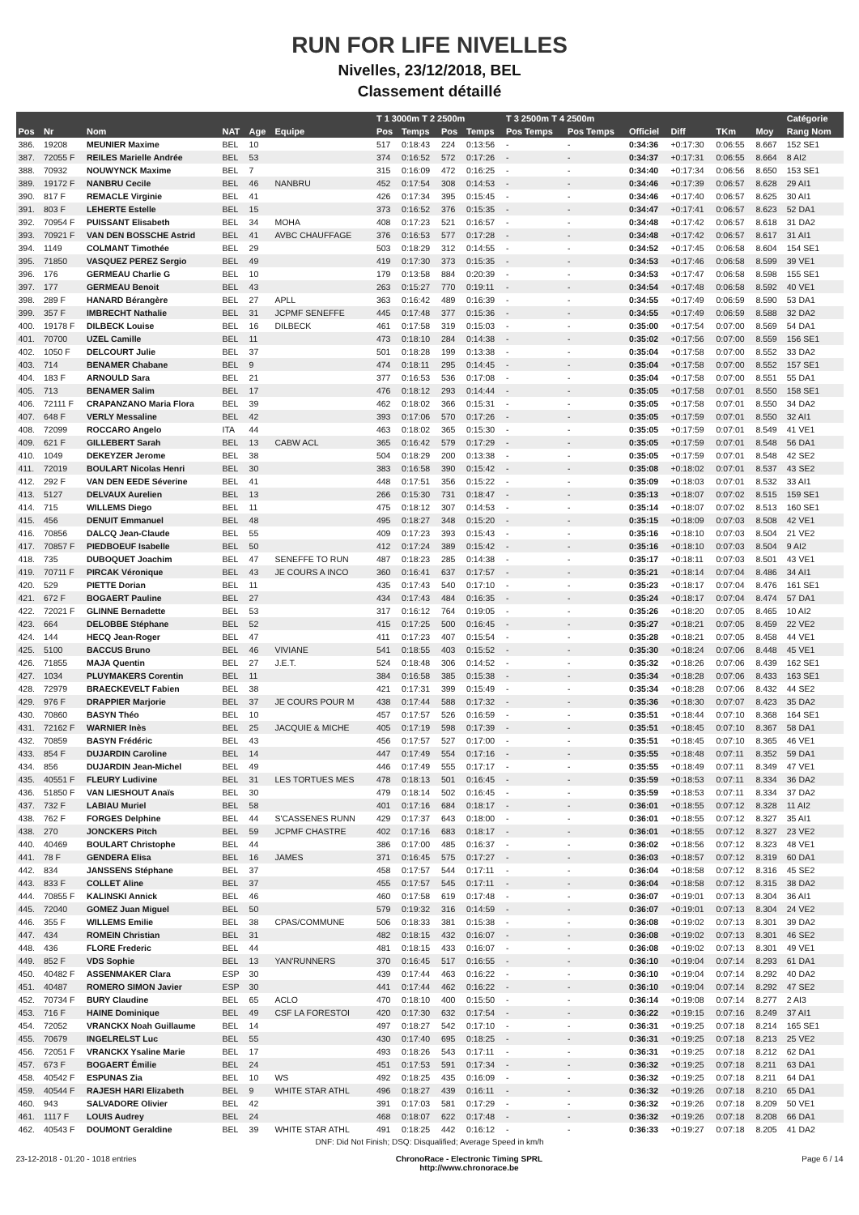RUN FOR LIFE NIVELLES
Nivelles, 23/12/2018, BEL
Classement détaillé
| | | | | | | T 1 3000m T 2 2500m | | | | T 3 2500m T 4 2500m | | | | | | Catégorie |
| --- | --- | --- | --- | --- | --- | --- | --- | --- | --- | --- | --- | --- | --- | --- | --- | --- |
| Pos | Nr | Nom | NAT | Age | Equipe | Pos | Temps | Pos | Temps | Pos Temps | Pos Temps | Officiel | Diff | TKm | Moy | Rang Nom |
| 386. | 19208 | MEUNIER Maxime | BEL | 10 | | 517 | 0:18:43 | 224 | 0:13:56 | - | - | 0:34:36 | +0:17:30 | 0:06:55 | 8.667 | 152 SE1 |
| 387. | 72055 F | REILES Marielle Andrée | BEL | 53 | | 374 | 0:16:52 | 572 | 0:17:26 | - | - | 0:34:37 | +0:17:31 | 0:06:55 | 8.664 | 8 AI2 |
| 388. | 70932 | NOUWYNCK Maxime | BEL | 7 | | 315 | 0:16:09 | 472 | 0:16:25 | - | - | 0:34:40 | +0:17:34 | 0:06:56 | 8.650 | 153 SE1 |
| 389. | 19172 F | NANBRU Cecile | BEL | 46 | NANBRU | 452 | 0:17:54 | 308 | 0:14:53 | - | - | 0:34:46 | +0:17:39 | 0:06:57 | 8.628 | 29 AI1 |
| 390. | 817 F | REMACLE Virginie | BEL | 41 | | 426 | 0:17:34 | 395 | 0:15:45 | - | - | 0:34:46 | +0:17:40 | 0:06:57 | 8.625 | 30 AI1 |
| 391. | 803 F | LEHERTE Estelle | BEL | 15 | | 373 | 0:16:52 | 376 | 0:15:35 | - | - | 0:34:47 | +0:17:41 | 0:06:57 | 8.623 | 52 DA1 |
| 392. | 70954 F | PUISSANT Elisabeth | BEL | 34 | MOHA | 408 | 0:17:23 | 521 | 0:16:57 | - | - | 0:34:48 | +0:17:42 | 0:06:57 | 8.618 | 31 DA2 |
| 393. | 70921 F | VAN DEN BOSSCHE Astrid | BEL | 41 | AVBC CHAUFFAGE | 376 | 0:16:53 | 577 | 0:17:28 | - | - | 0:34:48 | +0:17:42 | 0:06:57 | 8.617 | 31 AI1 |
| 394. | 1149 | COLMANT Timothée | BEL | 29 | | 503 | 0:18:29 | 312 | 0:14:55 | - | - | 0:34:52 | +0:17:45 | 0:06:58 | 8.604 | 154 SE1 |
| 395. | 71850 | VASQUEZ PEREZ Sergio | BEL | 49 | | 419 | 0:17:30 | 373 | 0:15:35 | - | - | 0:34:53 | +0:17:46 | 0:06:58 | 8.599 | 39 VE1 |
| 396. | 176 | GERMEAU Charlie G | BEL | 10 | | 179 | 0:13:58 | 884 | 0:20:39 | - | - | 0:34:53 | +0:17:47 | 0:06:58 | 8.598 | 155 SE1 |
| 397. | 177 | GERMEAU Benoit | BEL | 43 | | 263 | 0:15:27 | 770 | 0:19:11 | - | - | 0:34:54 | +0:17:48 | 0:06:58 | 8.592 | 40 VE1 |
| 398. | 289 F | HANARD Bérangère | BEL | 27 | APLL | 363 | 0:16:42 | 489 | 0:16:39 | - | - | 0:34:55 | +0:17:49 | 0:06:59 | 8.590 | 53 DA1 |
| 399. | 357 F | IMBRECHT Nathalie | BEL | 31 | JCPMF SENEFFE | 445 | 0:17:48 | 377 | 0:15:36 | - | - | 0:34:55 | +0:17:49 | 0:06:59 | 8.588 | 32 DA2 |
| 400. | 19178 F | DILBECK Louise | BEL | 16 | DILBECK | 461 | 0:17:58 | 319 | 0:15:03 | - | - | 0:35:00 | +0:17:54 | 0:07:00 | 8.569 | 54 DA1 |
| 401. | 70700 | UZEL Camille | BEL | 11 | | 473 | 0:18:10 | 284 | 0:14:38 | - | - | 0:35:02 | +0:17:56 | 0:07:00 | 8.559 | 156 SE1 |
| 402. | 1050 F | DELCOURT Julie | BEL | 37 | | 501 | 0:18:28 | 199 | 0:13:38 | - | - | 0:35:04 | +0:17:58 | 0:07:00 | 8.552 | 33 DA2 |
| 403. | 714 | BENAMER Chabane | BEL | 9 | | 474 | 0:18:11 | 295 | 0:14:45 | - | - | 0:35:04 | +0:17:58 | 0:07:00 | 8.552 | 157 SE1 |
| 404. | 183 F | ARNOULD Sara | BEL | 21 | | 377 | 0:16:53 | 536 | 0:17:08 | - | - | 0:35:04 | +0:17:58 | 0:07:00 | 8.551 | 55 DA1 |
| 405. | 713 | BENAMER Salim | BEL | 17 | | 476 | 0:18:12 | 293 | 0:14:44 | - | - | 0:35:05 | +0:17:58 | 0:07:01 | 8.550 | 158 SE1 |
| 406. | 72111 F | CRAPANZANO Maria Flora | BEL | 39 | | 462 | 0:18:02 | 366 | 0:15:31 | - | - | 0:35:05 | +0:17:58 | 0:07:01 | 8.550 | 34 DA2 |
| 407. | 648 F | VERLY Messaline | BEL | 42 | | 393 | 0:17:06 | 570 | 0:17:26 | - | - | 0:35:05 | +0:17:59 | 0:07:01 | 8.550 | 32 AI1 |
| 408. | 72099 | ROCCARO Angelo | ITA | 44 | | 463 | 0:18:02 | 365 | 0:15:30 | - | - | 0:35:05 | +0:17:59 | 0:07:01 | 8.549 | 41 VE1 |
| 409. | 621 F | GILLEBERT Sarah | BEL | 13 | CABW ACL | 365 | 0:16:42 | 579 | 0:17:29 | - | - | 0:35:05 | +0:17:59 | 0:07:01 | 8.548 | 56 DA1 |
| 410. | 1049 | DEKEYZER Jerome | BEL | 38 | | 504 | 0:18:29 | 200 | 0:13:38 | - | - | 0:35:05 | +0:17:59 | 0:07:01 | 8.548 | 42 SE2 |
| 411. | 72019 | BOULART Nicolas Henri | BEL | 30 | | 383 | 0:16:58 | 390 | 0:15:42 | - | - | 0:35:08 | +0:18:02 | 0:07:01 | 8.537 | 43 SE2 |
| 412. | 292 F | VAN DEN EEDE Séverine | BEL | 41 | | 448 | 0:17:51 | 356 | 0:15:22 | - | - | 0:35:09 | +0:18:03 | 0:07:01 | 8.532 | 33 AI1 |
| 413. | 5127 | DELVAUX Aurelien | BEL | 13 | | 266 | 0:15:30 | 731 | 0:18:47 | - | - | 0:35:13 | +0:18:07 | 0:07:02 | 8.515 | 159 SE1 |
| 414. | 715 | WILLEMS Diego | BEL | 11 | | 475 | 0:18:12 | 307 | 0:14:53 | - | - | 0:35:14 | +0:18:07 | 0:07:02 | 8.513 | 160 SE1 |
| 415. | 456 | DENUIT Emmanuel | BEL | 48 | | 495 | 0:18:27 | 348 | 0:15:20 | - | - | 0:35:15 | +0:18:09 | 0:07:03 | 8.508 | 42 VE1 |
| 416. | 70856 | DALCQ Jean-Claude | BEL | 55 | | 409 | 0:17:23 | 393 | 0:15:43 | - | - | 0:35:16 | +0:18:10 | 0:07:03 | 8.504 | 21 VE2 |
| 417. | 70857 F | PIEDBOEUF Isabelle | BEL | 50 | | 412 | 0:17:24 | 389 | 0:15:42 | - | - | 0:35:16 | +0:18:10 | 0:07:03 | 8.504 | 9 AI2 |
| 418. | 735 | DUBOQUET Joachim | BEL | 47 | SENEFFE TO RUN | 487 | 0:18:23 | 285 | 0:14:38 | - | - | 0:35:17 | +0:18:11 | 0:07:03 | 8.501 | 43 VE1 |
| 419. | 70711 F | PIRCAK Véronique | BEL | 43 | JE COURS A INCO | 360 | 0:16:41 | 637 | 0:17:57 | - | - | 0:35:21 | +0:18:14 | 0:07:04 | 8.486 | 34 AI1 |
| 420. | 529 | PIETTE Dorian | BEL | 11 | | 435 | 0:17:43 | 540 | 0:17:10 | - | - | 0:35:23 | +0:18:17 | 0:07:04 | 8.476 | 161 SE1 |
| 421. | 672 F | BOGAERT Pauline | BEL | 27 | | 434 | 0:17:43 | 484 | 0:16:35 | - | - | 0:35:24 | +0:18:17 | 0:07:04 | 8.474 | 57 DA1 |
| 422. | 72021 F | GLINNE Bernadette | BEL | 53 | | 317 | 0:16:12 | 764 | 0:19:05 | - | - | 0:35:26 | +0:18:20 | 0:07:05 | 8.465 | 10 AI2 |
| 423. | 664 | DELOBBE Stéphane | BEL | 52 | | 415 | 0:17:25 | 500 | 0:16:45 | - | - | 0:35:27 | +0:18:21 | 0:07:05 | 8.459 | 22 VE2 |
| 424. | 144 | HECQ Jean-Roger | BEL | 47 | | 411 | 0:17:23 | 407 | 0:15:54 | - | - | 0:35:28 | +0:18:21 | 0:07:05 | 8.458 | 44 VE1 |
| 425. | 5100 | BACCUS Bruno | BEL | 46 | VIVIANE | 541 | 0:18:55 | 403 | 0:15:52 | - | - | 0:35:30 | +0:18:24 | 0:07:06 | 8.448 | 45 VE1 |
| 426. | 71855 | MAJA Quentin | BEL | 27 | J.E.T. | 524 | 0:18:48 | 306 | 0:14:52 | - | - | 0:35:32 | +0:18:26 | 0:07:06 | 8.439 | 162 SE1 |
| 427. | 1034 | PLUYMAKERS Corentin | BEL | 11 | | 384 | 0:16:58 | 385 | 0:15:38 | - | - | 0:35:34 | +0:18:28 | 0:07:06 | 8.433 | 163 SE1 |
| 428. | 72979 | BRAECKEVELT Fabien | BEL | 38 | | 421 | 0:17:31 | 399 | 0:15:49 | - | - | 0:35:34 | +0:18:28 | 0:07:06 | 8.432 | 44 SE2 |
| 429. | 976 F | DRAPPIER Marjorie | BEL | 37 | JE COURS POUR M | 438 | 0:17:44 | 588 | 0:17:32 | - | - | 0:35:36 | +0:18:30 | 0:07:07 | 8.423 | 35 DA2 |
| 430. | 70860 | BASYN Théo | BEL | 10 | | 457 | 0:17:57 | 526 | 0:16:59 | - | - | 0:35:51 | +0:18:44 | 0:07:10 | 8.368 | 164 SE1 |
| 431. | 72162 F | WARNIER Inès | BEL | 25 | JACQUIE & MICHE | 405 | 0:17:19 | 598 | 0:17:39 | - | - | 0:35:51 | +0:18:45 | 0:07:10 | 8.367 | 58 DA1 |
| 432. | 70859 | BASYN Frédéric | BEL | 43 | | 456 | 0:17:57 | 527 | 0:17:00 | - | - | 0:35:51 | +0:18:45 | 0:07:10 | 8.365 | 46 VE1 |
| 433. | 854 F | DUJARDIN Caroline | BEL | 14 | | 447 | 0:17:49 | 554 | 0:17:16 | - | - | 0:35:55 | +0:18:48 | 0:07:11 | 8.352 | 59 DA1 |
| 434. | 856 | DUJARDIN Jean-Michel | BEL | 49 | | 446 | 0:17:49 | 555 | 0:17:17 | - | - | 0:35:55 | +0:18:49 | 0:07:11 | 8.349 | 47 VE1 |
| 435. | 40551 F | FLEURY Ludivine | BEL | 31 | LES TORTUES MES | 478 | 0:18:13 | 501 | 0:16:45 | - | - | 0:35:59 | +0:18:53 | 0:07:11 | 8.334 | 36 DA2 |
| 436. | 51850 F | VAN LIESHOUT Anaïs | BEL | 30 | | 479 | 0:18:14 | 502 | 0:16:45 | - | - | 0:35:59 | +0:18:53 | 0:07:11 | 8.334 | 37 DA2 |
| 437. | 732 F | LABIAU Muriel | BEL | 58 | | 401 | 0:17:16 | 684 | 0:18:17 | - | - | 0:36:01 | +0:18:55 | 0:07:12 | 8.328 | 11 AI2 |
| 438. | 762 F | FORGES Delphine | BEL | 44 | S'CASSENES RUNN | 429 | 0:17:37 | 643 | 0:18:00 | - | - | 0:36:01 | +0:18:55 | 0:07:12 | 8.327 | 35 AI1 |
| 438. | 270 | JONCKERS Pitch | BEL | 59 | JCPMF CHASTRE | 402 | 0:17:16 | 683 | 0:18:17 | - | - | 0:36:01 | +0:18:55 | 0:07:12 | 8.327 | 23 VE2 |
| 440. | 40469 | BOULART Christophe | BEL | 44 | | 386 | 0:17:00 | 485 | 0:16:37 | - | - | 0:36:02 | +0:18:56 | 0:07:12 | 8.323 | 48 VE1 |
| 441. | 78 F | GENDERA Elisa | BEL | 16 | JAMES | 371 | 0:16:45 | 575 | 0:17:27 | - | - | 0:36:03 | +0:18:57 | 0:07:12 | 8.319 | 60 DA1 |
| 442. | 834 | JANSSENS Stéphane | BEL | 37 | | 458 | 0:17:57 | 544 | 0:17:11 | - | - | 0:36:04 | +0:18:58 | 0:07:12 | 8.316 | 45 SE2 |
| 443. | 833 F | COLLET Aline | BEL | 37 | | 455 | 0:17:57 | 545 | 0:17:11 | - | - | 0:36:04 | +0:18:58 | 0:07:12 | 8.315 | 38 DA2 |
| 444. | 70855 F | KALINSKI Annick | BEL | 46 | | 460 | 0:17:58 | 619 | 0:17:48 | - | - | 0:36:07 | +0:19:01 | 0:07:13 | 8.304 | 36 AI1 |
| 445. | 72040 | GOMEZ Juan Miguel | BEL | 50 | | 579 | 0:19:32 | 316 | 0:14:59 | - | - | 0:36:07 | +0:19:01 | 0:07:13 | 8.304 | 24 VE2 |
| 446. | 355 F | WILLEMS Emilie | BEL | 38 | CPAS/COMMUNE | 506 | 0:18:33 | 381 | 0:15:38 | - | - | 0:36:08 | +0:19:02 | 0:07:13 | 8.301 | 39 DA2 |
| 447. | 434 | ROMEIN Christian | BEL | 31 | | 482 | 0:18:15 | 432 | 0:16:07 | - | - | 0:36:08 | +0:19:02 | 0:07:13 | 8.301 | 46 SE2 |
| 448. | 436 | FLORE Frederic | BEL | 44 | | 481 | 0:18:15 | 433 | 0:16:07 | - | - | 0:36:08 | +0:19:02 | 0:07:13 | 8.301 | 49 VE1 |
| 449. | 852 F | VDS Sophie | BEL | 13 | YAN'RUNNERS | 370 | 0:16:45 | 517 | 0:16:55 | - | - | 0:36:10 | +0:19:04 | 0:07:14 | 8.293 | 61 DA1 |
| 450. | 40482 F | ASSENMAKER Clara | ESP | 30 | | 439 | 0:17:44 | 463 | 0:16:22 | - | - | 0:36:10 | +0:19:04 | 0:07:14 | 8.292 | 40 DA2 |
| 451. | 40487 | ROMERO SIMON Javier | ESP | 30 | | 441 | 0:17:44 | 462 | 0:16:22 | - | - | 0:36:10 | +0:19:04 | 0:07:14 | 8.292 | 47 SE2 |
| 452. | 70734 F | BURY Claudine | BEL | 65 | ACLO | 470 | 0:18:10 | 400 | 0:15:50 | - | - | 0:36:14 | +0:19:08 | 0:07:14 | 8.277 | 2 AI3 |
| 453. | 716 F | HAINE Dominique | BEL | 49 | CSF LA FORESTOI | 420 | 0:17:30 | 632 | 0:17:54 | - | - | 0:36:22 | +0:19:15 | 0:07:16 | 8.249 | 37 AI1 |
| 454. | 72052 | VRANCKX Noah Guillaume | BEL | 14 | | 497 | 0:18:27 | 542 | 0:17:10 | - | - | 0:36:31 | +0:19:25 | 0:07:18 | 8.214 | 165 SE1 |
| 455. | 70679 | INGELRELST Luc | BEL | 55 | | 430 | 0:17:40 | 695 | 0:18:25 | - | - | 0:36:31 | +0:19:25 | 0:07:18 | 8.213 | 25 VE2 |
| 456. | 72051 F | VRANCKX Ysaline Marie | BEL | 17 | | 493 | 0:18:26 | 543 | 0:17:11 | - | - | 0:36:31 | +0:19:25 | 0:07:18 | 8.212 | 62 DA1 |
| 457. | 673 F | BOGAERT Émilie | BEL | 24 | | 451 | 0:17:53 | 591 | 0:17:34 | - | - | 0:36:32 | +0:19:25 | 0:07:18 | 8.211 | 63 DA1 |
| 458. | 40542 F | ESPUNAS Zia | BEL | 10 | WS | 492 | 0:18:25 | 435 | 0:16:09 | - | - | 0:36:32 | +0:19:25 | 0:07:18 | 8.211 | 64 DA1 |
| 459. | 40544 F | RAJESH HARI Elizabeth | BEL | 9 | WHITE STAR ATHL | 496 | 0:18:27 | 439 | 0:16:11 | - | - | 0:36:32 | +0:19:26 | 0:07:18 | 8.210 | 65 DA1 |
| 460. | 943 | SALVADORE Olivier | BEL | 42 | | 391 | 0:17:03 | 581 | 0:17:29 | - | - | 0:36:32 | +0:19:26 | 0:07:18 | 8.209 | 50 VE1 |
| 461. | 1117 F | LOUIS Audrey | BEL | 24 | | 468 | 0:18:07 | 622 | 0:17:48 | - | - | 0:36:32 | +0:19:26 | 0:07:18 | 8.208 | 66 DA1 |
| 462. | 40543 F | DOUMONT Geraldine | BEL | 39 | WHITE STAR ATHL | 491 | 0:18:25 | 442 | 0:16:12 | - | - | 0:36:33 | +0:19:27 | 0:07:18 | 8.205 | 41 DA2 |
DNF: Did Not Finish; DSQ: Disqualified; Average Speed in km/h
23-12-2018 - 01:20 - 1018 entries ChronoRace - Electronic Timing SPRL
http://www.chronorace.be Page 6 / 14